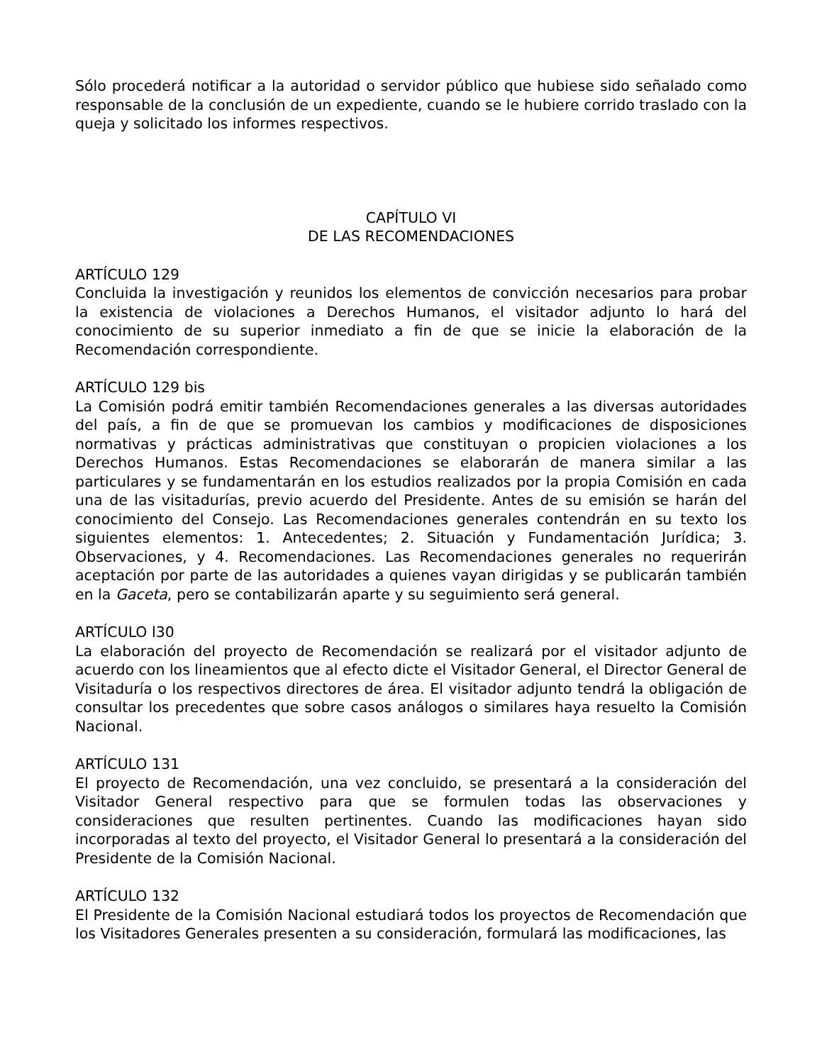Sólo procederá notificar a la autoridad o servidor público que hubiese sido señalado como responsable de la conclusión de un expediente, cuando se le hubiere corrido traslado con la queja y solicitado los informes respectivos.
CAPÍTULO VI
DE LAS RECOMENDACIONES
ARTÍCULO 129
Concluida la investigación y reunidos los elementos de convicción necesarios para probar la existencia de violaciones a Derechos Humanos, el visitador adjunto lo hará del conocimiento de su superior inmediato a fin de que se inicie la elaboración de la Recomendación correspondiente.
ARTÍCULO 129 bis
La Comisión podrá emitir también Recomendaciones generales a las diversas autoridades del país, a fin de que se promuevan los cambios y modificaciones de disposiciones normativas y prácticas administrativas que constituyan o propicien violaciones a los Derechos Humanos. Estas Recomendaciones se elaborarán de manera similar a las particulares y se fundamentarán en los estudios realizados por la propia Comisión en cada una de las visitadurías, previo acuerdo del Presidente. Antes de su emisión se harán del conocimiento del Consejo. Las Recomendaciones generales contendrán en su texto los siguientes elementos: 1. Antecedentes; 2. Situación y Fundamentación Jurídica; 3. Observaciones, y 4. Recomendaciones. Las Recomendaciones generales no requerirán aceptación por parte de las autoridades a quienes vayan dirigidas y se publicarán también en la Gaceta, pero se contabilizarán aparte y su seguimiento será general.
ARTÍCULO l30
La elaboración del proyecto de Recomendación se realizará por el visitador adjunto de acuerdo con los lineamientos que al efecto dicte el Visitador General, el Director General de Visitaduría o los respectivos directores de área. El visitador adjunto tendrá la obligación de consultar los precedentes que sobre casos análogos o similares haya resuelto la Comisión Nacional.
ARTÍCULO 131
El proyecto de Recomendación, una vez concluido, se presentará a la consideración del Visitador General respectivo para que se formulen todas las observaciones y consideraciones que resulten pertinentes. Cuando las modificaciones hayan sido incorporadas al texto del proyecto, el Visitador General lo presentará a la consideración del Presidente de la Comisión Nacional.
ARTÍCULO 132
El Presidente de la Comisión Nacional estudiará todos los proyectos de Recomendación que los Visitadores Generales presenten a su consideración, formulará las modificaciones, las